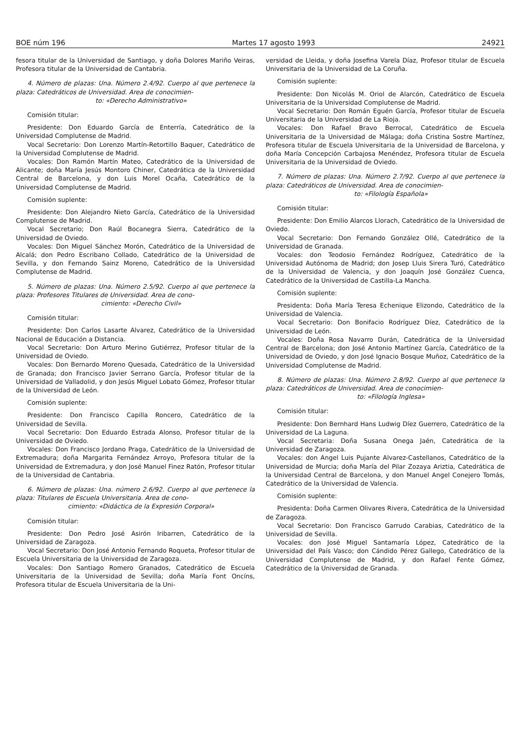BOE núm 196 Martes 17 agosto 1993 24921
fesora titular de la Universidad de Santiago, y doña Dolores Mariño Veiras, Profesora titular de la Universidad de Cantabria.
4. Número de plazas: Una. Número 2.4/92. Cuerpo al que pertenece la plaza: Catedráticos de Universidad. Area de conocimien-
to: «Derecho Administrativo»
Comisión titular:
Presidente: Don Eduardo García de Enterría, Catedrático de la Universidad Complutense de Madrid.
Vocal Secretario: Don Lorenzo Martín-Retortillo Baquer, Catedrático de la Universidad Complutense de Madrid.
Vocales: Don Ramón Martín Mateo, Catedrático de la Universidad de Alicante; doña María Jesús Montoro Chiner, Catedrática de la Universidad Central de Barcelona, y don Luis Morel Ocaña, Catedrático de la Universidad Complutense de Madrid.
Comisión suplente:
Presidente: Don Alejandro Nieto García, Catedrático de la Universidad Complutense de Madrid.
Vocal Secretario; Don Raúl Bocanegra Sierra, Catedrático de la Universidad de Oviedo.
Vocales: Don Miguel Sánchez Morón, Catedrático de la Universidad de Alcalá; don Pedro Escribano Collado, Catedrático de la Universidad de Sevilla, y don Fernando Sainz Moreno, Catedrático de la Universidad Complutense de Madrid.
5. Número de plazas: Una. Número 2.5/92. Cuerpo al que pertenece la plaza: Profesores Titulares de Universidad. Area de cono-
cimiento: «Derecho Civil»
Comisión titular:
Presidente: Don Carlos Lasarte Alvarez, Catedrático de la Universidad Nacional de Educación a Distancia.
Vocal Secretario: Don Arturo Merino Gutiérrez, Profesor titular de la Universidad de Oviedo.
Vocales: Don Bernardo Moreno Quesada, Catedrático de la Universidad de Granada; don Francisco Javier Serrano García, Profesor titular de la Universidad de Valladolid, y don Jesús Miguel Lobato Gómez, Profesor titular de la Universidad de León.
Comisión suplente:
Presidente: Don Francisco Capilla Roncero, Catedrático de la Universidad de Sevilla.
Vocal Secretario: Don Eduardo Estrada Alonso, Profesor titular de la Universidad de Oviedo.
Vocales: Don Francisco Jordano Praga, Catedrático de la Universidad de Extremadura; doña Margarita Fernández Arroyo, Profesora titular de la Universidad de Extremadura, y don José Manuel Finez Ratón, Profesor titular de la Universidad de Cantabria.
6. Número de plazas: Una. número 2.6/92. Cuerpo al que pertenece la plaza: Titulares de Escuela Universitaria. Area de cono-
cimiento: «Didáctica de la Expresión Corporal»
Comisión titular:
Presidente: Don Pedro José Asirón Iribarren, Catedrático de la Universidad de Zaragoza.
Vocal Secretario: Don José Antonio Fernando Roqueta, Profesor titular de Escuela Universitaria de la Universidad de Zaragoza.
Vocales: Don Santiago Romero Granados, Catedrático de Escuela Universitaria de la Universidad de Sevilla; doña María Font Oncíns, Profesora titular de Escuela Universitaria de la Uni-
versidad de Lleida, y doña Josefina Varela Díaz, Profesor titular de Escuela Universitaria de la Universidad de La Coruña.
Comisión suplente:
Presidente: Don Nicolás M. Oriol de Alarcón, Catedrático de Escuela Universitaria de la Universidad Complutense de Madrid.
Vocal Secretario: Don Román Eguén García, Profesor titular de Escuela Universitaria de la Universidad de La Rioja.
Vocales: Don Rafael Bravo Berrocal, Catedrático de Escuela Universitaria de la Universidad de Málaga; doña Cristina Sostre Martínez, Profesora titular de Escuela Universitaria de la Universidad de Barcelona, y doña María Concepción Carbajosa Menéndez, Profesora titular de Escuela Universitaria de la Universidad de Oviedo.
7. Número de plazas: Una. Número 2.7/92. Cuerpo al que pertenece la plaza: Catedráticos de Universidad. Area de conocimien-
to: «Filología Española»
Comisión titular:
Presidente: Don Emilio Alarcos Llorach, Catedrático de la Universidad de Oviedo.
Vocal Secretario: Don Fernando González Ollé, Catedrático de la Universidad de Granada.
Vocales: don Teodosio Fernández Rodríguez, Catedrático de la Universidad Autónoma de Madrid; don Josep Lluis Sirera Turó, Catedrático de la Universidad de Valencia, y don Joaquín José González Cuenca, Catedrático de la Universidad de Castilla-La Mancha.
Comisión suplente:
Presidenta: Doña María Teresa Echenique Elizondo, Catedrático de la Universidad de Valencia.
Vocal Secretario: Don Bonifacio Rodríguez Díez, Catedrático de la Universidad de León.
Vocales: Doña Rosa Navarro Durán, Catedrática de la Universidad Central de Barcelona; don José Antonio Martínez García, Catedrático de la Universidad de Oviedo, y don José Ignacio Bosque Muñoz, Catedrático de la Universidad Complutense de Madrid.
8. Número de plazas: Una. Número 2.8/92. Cuerpo al que pertenece la plaza: Catedráticos de Universidad. Area de conocimien-
to: «Filología Inglesa»
Comisión titular:
Presidente: Don Bernhard Hans Ludwig Díez Guerrero, Catedrático de la Universidad de La Laguna.
Vocal Secretaria: Doña Susana Onega Jaén, Catedrática de la Universidad de Zaragoza.
Vocales: don Angel Luis Pujante Alvarez-Castellanos, Catedrático de la Universidad de Murcia; doña María del Pilar Zozaya Ariztia, Catedrática de la Universidad Central de Barcelona, y don Manuel Angel Conejero Tomás, Catedrático de la Universidad de Valencia.
Comisión suplente:
Presidenta: Doña Carmen Olivares Rivera, Catedrática de la Universidad de Zaragoza.
Vocal Secretario: Don Francisco Garrudo Carabias, Catedrático de la Universidad de Sevilla.
Vocales: don José Miguel Santamaría López, Catedrático de la Universidad del País Vasco; don Cándido Pérez Gallego, Catedrático de la Universidad Complutense de Madrid, y don Rafael Fente Gómez, Catedrático de la Universidad de Granada.